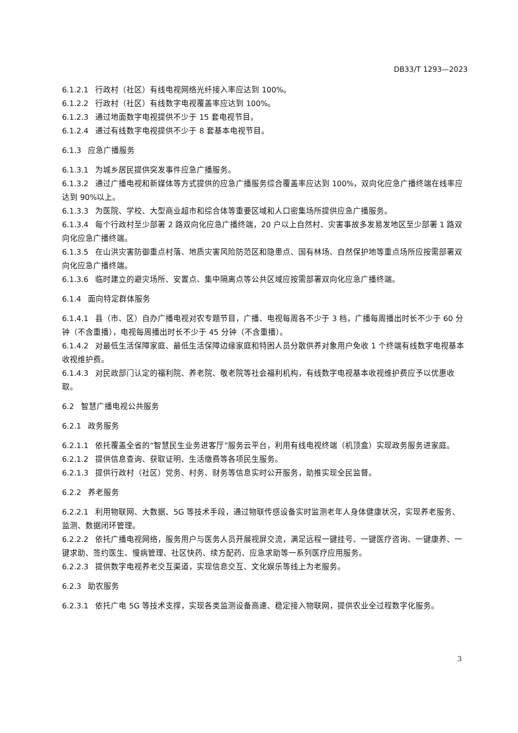DB33/T 1293—2023
6.1.2.1 行政村（社区）有线电视网络光纤接入率应达到 100%。
6.1.2.2 行政村（社区）有线数字电视覆盖率应达到 100%。
6.1.2.3 通过地面数字电视提供不少于 15 套电视节目。
6.1.2.4 通过有线数字电视提供不少于 8 套基本电视节目。
6.1.3 应急广播服务
6.1.3.1 为城乡居民提供突发事件应急广播服务。
6.1.3.2 通过广播电视和新媒体等方式提供的应急广播服务综合覆盖率应达到 100%，双向化应急广播终端在线率应达到 90%以上。
6.1.3.3 为医院、学校、大型商业超市和综合体等重要区域和人口密集场所提供应急广播服务。
6.1.3.4 每个行政村至少部署 2 路双向化应急广播终端，20 户以上自然村、灾害事故多发易发地区至少部署 1 路双向化应急广播终端。
6.1.3.5 在山洪灾害防御重点村落、地质灾害风险防范区和隐患点、国有林场、自然保护地等重点场所应按需部署双向化应急广播终端。
6.1.3.6 临时建立的避灾场所、安置点、集中隔离点等公共区域应按需部署双向化应急广播终端。
6.1.4 面向特定群体服务
6.1.4.1 县（市、区）自办广播电视对农专题节目，广播、电视每周各不少于 3 档，广播每周播出时长不少于 60 分钟（不含重播），电视每周播出时长不少于 45 分钟（不含重播）。
6.1.4.2 对最低生活保障家庭、最低生活保障边缘家庭和特困人员分散供养对象用户免收 1 个终端有线数字电视基本收视维护费。
6.1.4.3 对民政部门认定的福利院、养老院、敬老院等社会福利机构，有线数字电视基本收视维护费应予以优惠收取。
6.2 智慧广播电视公共服务
6.2.1 政务服务
6.2.1.1 依托覆盖全省的“智慧民生业务进客厅”服务云平台，利用有线电视终端（机顶盒）实现政务服务进家庭。
6.2.1.2 提供信息查询、获取证明、生活缴费等各项民生服务。
6.2.1.3 提供行政村（社区）党务、村务、财务等信息实时公开服务，助推实现全民监督。
6.2.2 养老服务
6.2.2.1 利用物联网、大数据、5G 等技术手段，通过物联传感设备实时监测老年人身体健康状况，实现养老服务、监测、数据闭环管理。
6.2.2.2 依托广播电视网络，服务用户与医务人员开展视屏交流，满足远程一键挂号、一键医疗咨询、一键康养、一键求助、签约医生、慢病管理、社区快药、续方配药、应急求助等一系列医疗应用服务。
6.2.2.3 提供数字电视养老交互渠道，实现信息交互、文化娱乐等线上为老服务。
6.2.3 助农服务
6.2.3.1 依托广电 5G 等技术支撑，实现各类监测设备高速、稳定接入物联网，提供农业全过程数字化服务。
3